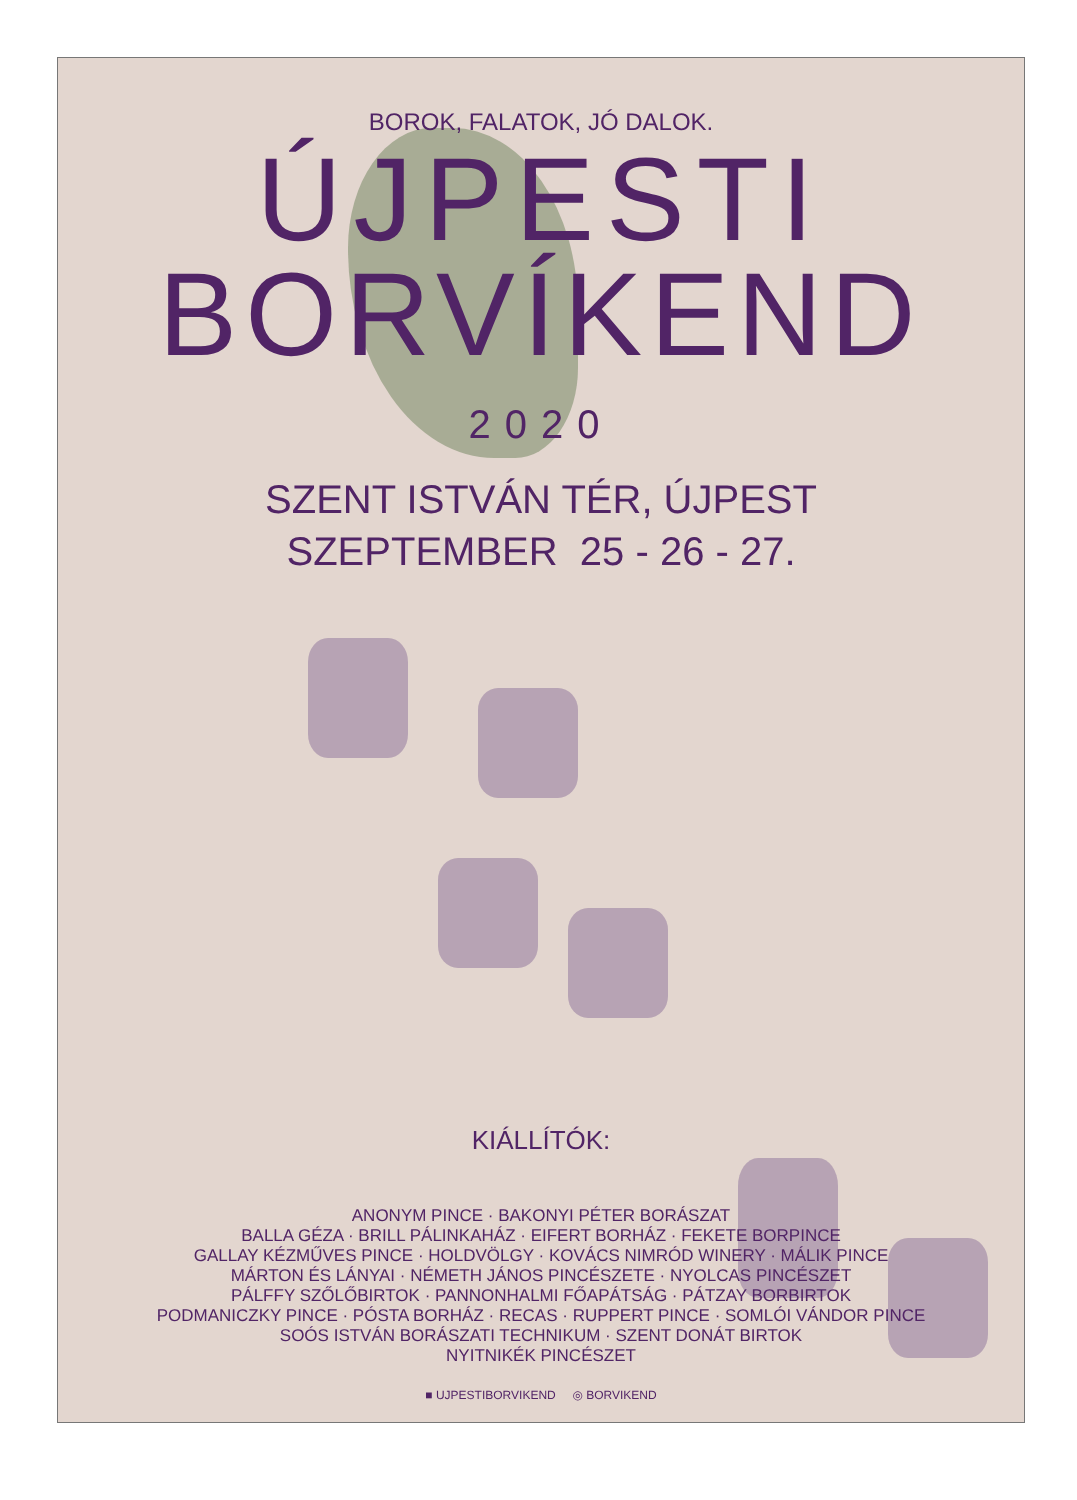BOROK, FALATOK, JÓ DALOK.
ÚJPESTI
BORVÍKEND
2020
SZENT ISTVÁN TÉR, ÚJPEST
SZEPTEMBER 25 - 26 - 27.
KIÁLLÍTÓK:
ANONYM PINCE · BAKONYI PÉTER BORÁSZAT
BALLA GÉZA · BRILL PÁLINKAHÁZ · EIFERT BORHÁZ · FEKETE BORPINCE
GALLAY KÉZMŰVES PINCE · HOLDVÖLGY · KOVÁCS NIMRÓD WINERY · MÁLIK PINCE
MÁRTON ÉS LÁNYAI · NÉMETH JÁNOS PINCÉSZETE · NYOLCAS PINCÉSZET
PÁLFFY SZŐLŐBIRTOK · PANNONHALMI FŐAPÁTSÁG · PÁTZAY BORBIRTOK
PODMANICZKY PINCE · PÓSTA BORHÁZ · RECAS · RUPPERT PINCE · SOMLÓI VÁNDOR PINCE
SOÓS ISTVÁN BORÁSZATI TECHNIKUM · SZENT DONÁT BIRTOK
NYITNIKÉK PINCÉSZET
■ UJPESTIBORVIKEND ◎ BORVIKEND